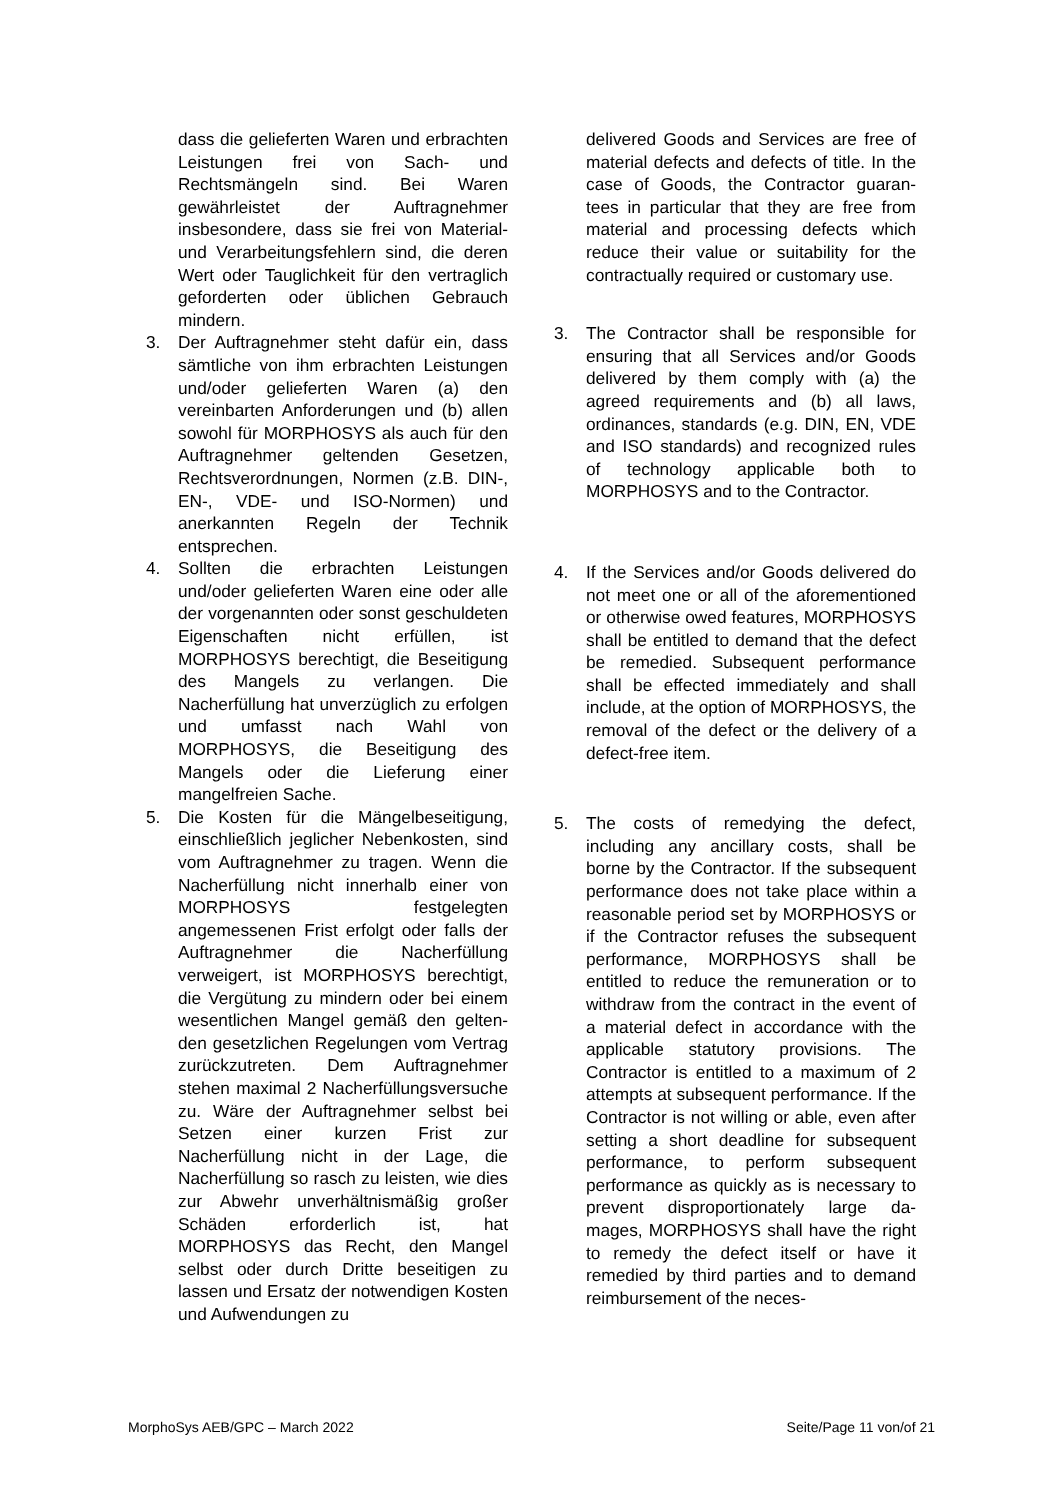dass die gelieferten Waren und erbrachten Leistungen frei von Sach- und Rechtsmängeln sind. Bei Waren gewährleistet der Auftragnehmer insbesondere, dass sie frei von Material- und Verarbeitungsfehlern sind, die deren Wert oder Tauglichkeit für den vertraglich geforderten oder üblichen Gebrauch mindern.
3. Der Auftragnehmer steht dafür ein, dass sämtliche von ihm erbrachten Leistungen und/oder gelieferten Waren (a) den vereinbarten Anforderungen und (b) allen sowohl für MORPHOSYS als auch für den Auftragnehmer geltenden Gesetzen, Rechtsverordnungen, Normen (z.B. DIN-, EN-, VDE- und ISO-Normen) und anerkannten Regeln der Technik entsprechen.
4. Sollten die erbrachten Leistungen und/oder gelieferten Waren eine oder alle der vorgenannten oder sonst geschuldeten Eigenschaften nicht erfüllen, ist MORPHOSYS berechtigt, die Beseitigung des Mangels zu verlangen. Die Nacherfüllung hat unverzüglich zu erfolgen und umfasst nach Wahl von MORPHOSYS, die Beseitigung des Mangels oder die Lieferung einer mangelfreien Sache.
5. Die Kosten für die Mängelbeseitigung, einschließlich jeglicher Nebenkosten, sind vom Auftragnehmer zu tragen. Wenn die Nacherfüllung nicht innerhalb einer von MORPHOSYS festgelegten angemessenen Frist erfolgt oder falls der Auftragnehmer die Nacherfüllung verweigert, ist MORPHOSYS berechtigt, die Vergütung zu mindern oder bei einem wesentlichen Mangel gemäß den gelten- den gesetzlichen Regelungen vom Vertrag zurückzutreten. Dem Auftragnehmer stehen maximal 2 Nacherfüllungsversuche zu. Wäre der Auftragnehmer selbst bei Setzen einer kurzen Frist zur Nacherfüllung nicht in der Lage, die Nacherfüllung so rasch zu leisten, wie dies zur Abwehr unverhältnismäßig großer Schäden erforderlich ist, hat MORPHOSYS das Recht, den Mangel selbst oder durch Dritte beseitigen zu lassen und Ersatz der notwendigen Kosten und Aufwendungen zu
delivered Goods and Services are free of material defects and defects of title. In the case of Goods, the Contractor guaran- tees in particular that they are free from material and processing defects which reduce their value or suitability for the contractually required or customary use.
3. The Contractor shall be responsible for ensuring that all Services and/or Goods delivered by them comply with (a) the agreed requirements and (b) all laws, ordinances, standards (e.g. DIN, EN, VDE and ISO standards) and recognized rules of technology applicable both to MORPHOSYS and to the Contractor.
4. If the Services and/or Goods delivered do not meet one or all of the aforementioned or otherwise owed features, MORPHOSYS shall be entitled to demand that the defect be remedied. Subsequent performance shall be effected immediately and shall include, at the option of MORPHOSYS, the removal of the defect or the delivery of a defect-free item.
5. The costs of remedying the defect, including any ancillary costs, shall be borne by the Contractor. If the subsequent performance does not take place within a reasonable period set by MORPHOSYS or if the Contractor refuses the subsequent performance, MORPHOSYS shall be entitled to reduce the remuneration or to withdraw from the contract in the event of a material defect in accordance with the applicable statutory provisions. The Contractor is entitled to a maximum of 2 attempts at subsequent performance. If the Contractor is not willing or able, even after setting a short deadline for subsequent performance, to perform subsequent performance as quickly as is necessary to prevent disproportionately large da- mages, MORPHOSYS shall have the right to remedy the defect itself or have it remedied by third parties and to demand reimbursement of the neces-
MorphoSys AEB/GPC – March 2022 Seite/Page 11 von/of 21